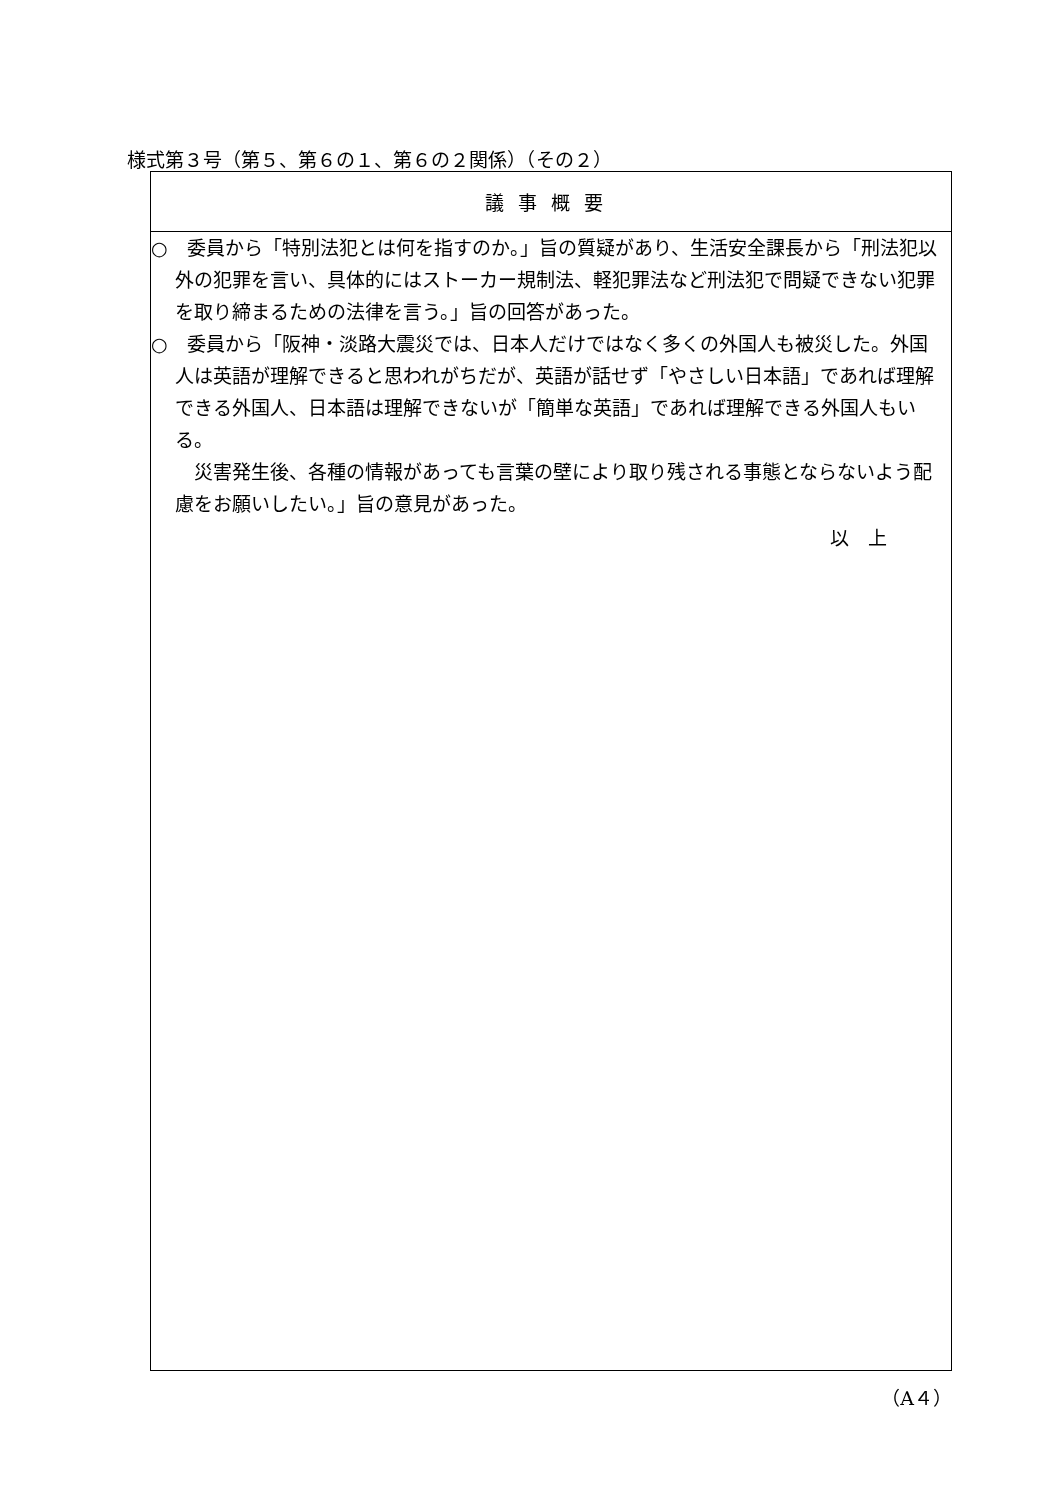様式第３号（第５、第６の１、第６の２関係）（その２）
| 議事概要 |
| --- |
| ○ 委員から「特別法犯とは何を指すのか。」旨の質疑があり、生活安全課長から「刑法犯以外の犯罪を言い、具体的にはストーカー規制法、軽犯罪法など刑法犯で問疑できない犯罪を取り締まるための法律を言う。」旨の回答があった。 ○ 委員から「阪神・淡路大震災では、日本人だけではなく多くの外国人も被災した。外国人は英語が理解できると思われがちだが、英語が話せず「やさしい日本語」であれば理解できる外国人、日本語は理解できないが「簡単な英語」であれば理解できる外国人もいる。 災害発生後、各種の情報があっても言葉の壁により取り残される事態とならないよう配慮をお願いしたい。」旨の意見があった。 以 上 |
（A４）